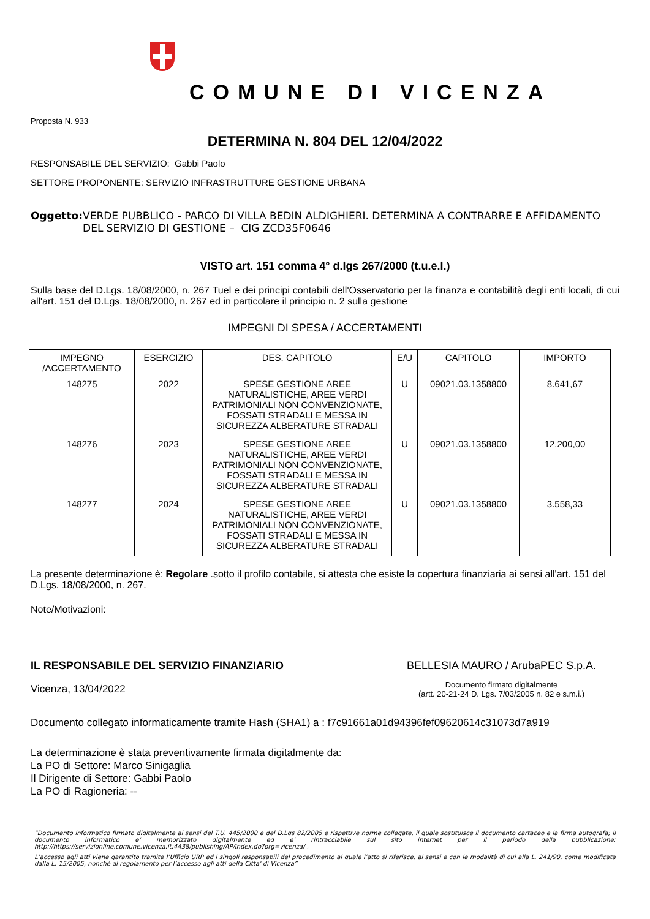COMUNE DI VICENZA
Proposta N. 933
DETERMINA N. 804 DEL 12/04/2022
RESPONSABILE DEL SERVIZIO: Gabbi Paolo
SETTORE PROPONENTE: SERVIZIO INFRASTRUTTURE GESTIONE URBANA
Oggetto: VERDE PUBBLICO - PARCO DI VILLA BEDIN ALDIGHIERI. DETERMINA A CONTRARRE E AFFIDAMENTO DEL SERVIZIO DI GESTIONE – CIG ZCD35F0646
VISTO art. 151 comma 4° d.lgs 267/2000 (t.u.e.l.)
Sulla base del D.Lgs. 18/08/2000, n. 267 Tuel e dei principi contabili dell'Osservatorio per la finanza e contabilità degli enti locali, di cui all'art. 151 del D.Lgs. 18/08/2000, n. 267 ed in particolare il principio n. 2 sulla gestione
IMPEGNI DI SPESA / ACCERTAMENTI
| IMPEGNO /ACCERTAMENTO | ESERCIZIO | DES. CAPITOLO | E/U | CAPITOLO | IMPORTO |
| --- | --- | --- | --- | --- | --- |
| 148275 | 2022 | SPESE GESTIONE AREE NATURALISTICHE, AREE VERDI PATRIMONIALI NON CONVENZIONATE, FOSSATI STRADALI E MESSA IN SICUREZZA ALBERATURE STRADALI | U | 09021.03.1358800 | 8.641,67 |
| 148276 | 2023 | SPESE GESTIONE AREE NATURALISTICHE, AREE VERDI PATRIMONIALI NON CONVENZIONATE, FOSSATI STRADALI E MESSA IN SICUREZZA ALBERATURE STRADALI | U | 09021.03.1358800 | 12.200,00 |
| 148277 | 2024 | SPESE GESTIONE AREE NATURALISTICHE, AREE VERDI PATRIMONIALI NON CONVENZIONATE, FOSSATI STRADALI E MESSA IN SICUREZZA ALBERATURE STRADALI | U | 09021.03.1358800 | 3.558,33 |
La presente determinazione è: Regolare .sotto il profilo contabile, si attesta che esiste la copertura finanziaria ai sensi all'art. 151 del D.Lgs. 18/08/2000, n. 267.
Note/Motivazioni:
IL RESPONSABILE DEL SERVIZIO FINANZIARIO
Vicenza, 13/04/2022
BELLESIA MAURO / ArubaPEC S.p.A.
Documento firmato digitalmente
(artt. 20-21-24 D. Lgs. 7/03/2005 n. 82 e s.m.i.)
Documento collegato informaticamente tramite Hash (SHA1) a : f7c91661a01d94396fef09620614c31073d7a919
La determinazione è stata preventivamente firmata digitalmente da:
La PO di Settore: Marco Sinigaglia
Il Dirigente di Settore: Gabbi Paolo
La PO di Ragioneria: --
“Documento informatico firmato digitalmente ai sensi del T.U. 445/2000 e del D.Lgs 82/2005 e rispettive norme collegate, il quale sostituisce il documento cartaceo e la firma autografa; il documento informatico e’ memorizzato digitalmente ed e’ rintracciabile sul sito internet per il periodo della pubblicazione: http://https://servizionline.comune.vicenza.it:4438/publishing/AP/index.do?org=vicenza/ .
L’accesso agli atti viene garantito tramite l’Ufficio URP ed i singoli responsabili del procedimento al quale l’atto si riferisce, ai sensi e con le modalità di cui alla L. 241/90, come modificata dalla L. 15/2005, nonché al regolamento per l’accesso agli atti della Citta' di Vicenza”